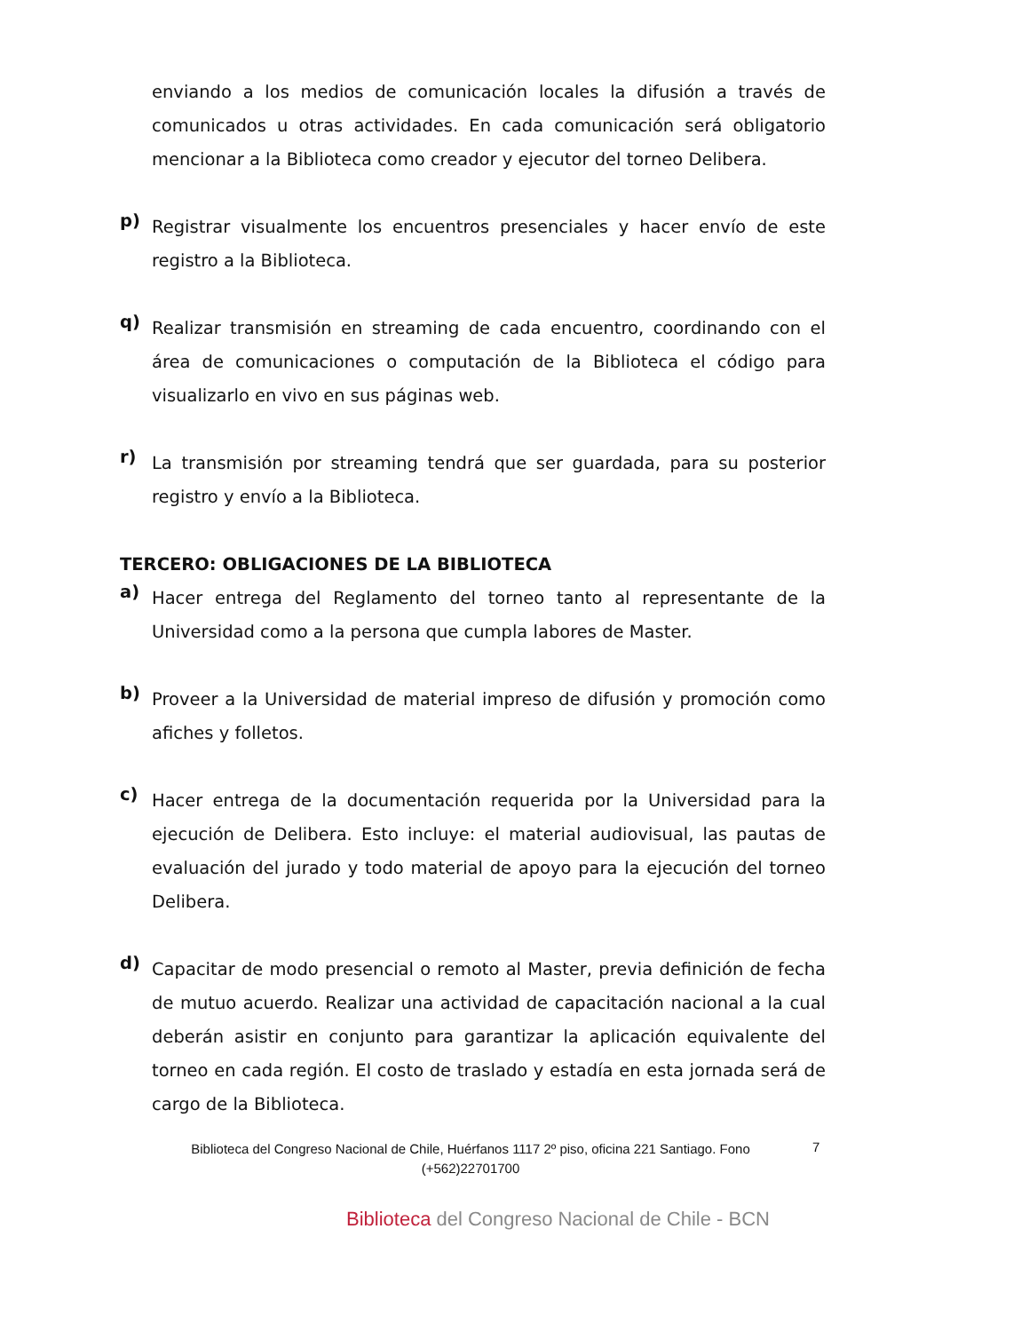enviando a los medios de comunicación locales la difusión a través de comunicados u otras actividades. En cada comunicación será obligatorio mencionar a la Biblioteca como creador y ejecutor del torneo Delibera.
p)
Registrar visualmente los encuentros presenciales y hacer envío de este registro a la Biblioteca.
q)
Realizar transmisión en streaming de cada encuentro, coordinando con el área de comunicaciones o computación de la Biblioteca el código para visualizarlo en vivo en sus páginas web.
r)
La transmisión por streaming tendrá que ser guardada, para su posterior registro y envío a la Biblioteca.
TERCERO: OBLIGACIONES DE LA BIBLIOTECA
a)
Hacer entrega del Reglamento del torneo tanto al representante de la Universidad como a la persona que cumpla labores de Master.
b)
Proveer a la Universidad de material impreso de difusión y promoción como afiches y folletos.
c)
Hacer entrega de la documentación requerida por la Universidad para la ejecución de Delibera. Esto incluye: el material audiovisual, las pautas de evaluación del jurado y todo material de apoyo para la ejecución del torneo Delibera.
d)
Capacitar de modo presencial o remoto al Master, previa definición de fecha de mutuo acuerdo. Realizar una actividad de capacitación nacional a la cual deberán asistir en conjunto para garantizar la aplicación equivalente del torneo en cada región. El costo de traslado y estadía en esta jornada será de cargo de la Biblioteca.
Biblioteca del Congreso Nacional de Chile, Huérfanos 1117 2º piso, oficina 221 Santiago. Fono (+562)22701700
7
Biblioteca del Congreso Nacional de Chile - BCN